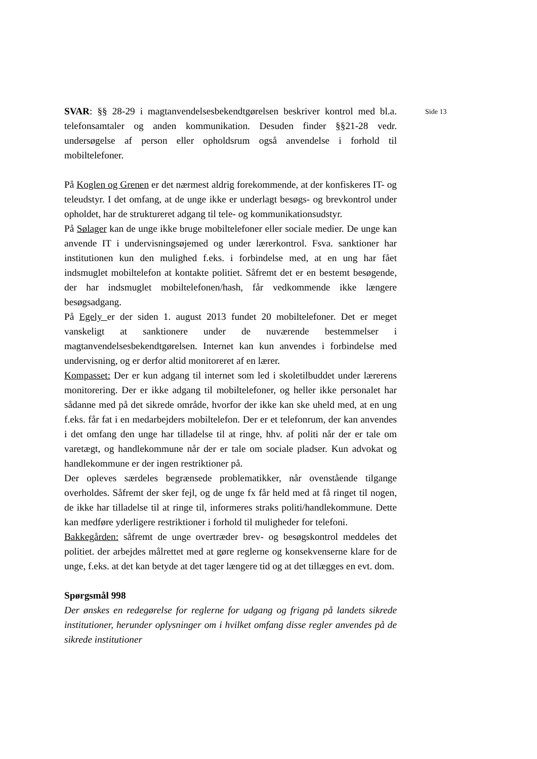SVAR: §§ 28-29 i magtanvendelsesbekendtgørelsen beskriver kontrol med bl.a. telefonsamtaler og anden kommunikation. Desuden finder §§21-28 vedr. undersøgelse af person eller opholdsrum også anvendelse i forhold til mobiltelefoner.
På Koglen og Grenen er det nærmest aldrig forekommende, at der konfiskeres IT- og teleudstyr. I det omfang, at de unge ikke er underlagt besøgs- og brevkontrol under opholdet, har de struktureret adgang til tele- og kommunikationsudstyr.
På Sølager kan de unge ikke bruge mobiltelefoner eller sociale medier. De unge kan anvende IT i undervisningsøjemed og under lærerkontrol. Fsva. sanktioner har institutionen kun den mulighed f.eks. i forbindelse med, at en ung har fået indsmuglet mobiltelefon at kontakte politiet. Såfremt det er en bestemt besøgende, der har indsmuglet mobiltelefonen/hash, får vedkommende ikke længere besøgsadgang.
På Egely er der siden 1. august 2013 fundet 20 mobiltelefoner. Det er meget vanskeligt at sanktionere under de nuværende bestemmelser i magtanvendelsesbekendtgørelsen. Internet kan kun anvendes i forbindelse med undervisning, og er derfor altid monitoreret af en lærer.
Kompasset: Der er kun adgang til internet som led i skoletilbuddet under lærerens monitorering. Der er ikke adgang til mobiltelefoner, og heller ikke personalet har sådanne med på det sikrede område, hvorfor der ikke kan ske uheld med, at en ung f.eks. får fat i en medarbejders mobiltelefon. Der er et telefonrum, der kan anvendes i det omfang den unge har tilladelse til at ringe, hhv. af politi når der er tale om varetægt, og handlekommune når der er tale om sociale pladser. Kun advokat og handlekommune er der ingen restriktioner på.
Der opleves særdeles begrænsede problematikker, når ovenstående tilgange overholdes. Såfremt der sker fejl, og de unge fx får held med at få ringet til nogen, de ikke har tilladelse til at ringe til, informeres straks politi/handlekommune. Dette kan medføre yderligere restriktioner i forhold til muligheder for telefoni.
Bakkegården: såfremt de unge overtræder brev- og besøgskontrol meddeles det politiet. der arbejdes målrettet med at gøre reglerne og konsekvenserne klare for de unge, f.eks. at det kan betyde at det tager længere tid og at det tillægges en evt. dom.
Spørgsmål 998
Der ønskes en redegørelse for reglerne for udgang og frigang på landets sikrede institutioner, herunder oplysninger om i hvilket omfang disse regler anvendes på de sikrede institutioner
Side 13